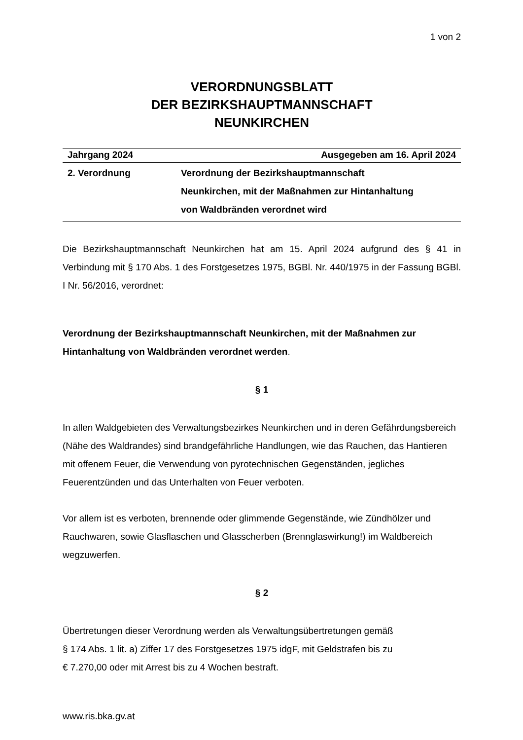1 von 2
VERORDNUNGSBLATT
DER BEZIRKSHAUPTMANNSCHAFT
NEUNKIRCHEN
Jahrgang 2024 Ausgegeben am 16. April 2024
2. Verordnung Verordnung der Bezirkshauptmannschaft
Neunkirchen, mit der Maßnahmen zur Hintanhaltung
von Waldbränden verordnet wird
Die Bezirkshauptmannschaft Neunkirchen hat am 15. April 2024 aufgrund des § 41 in Verbindung mit § 170 Abs. 1 des Forstgesetzes 1975, BGBl. Nr. 440/1975 in der Fassung BGBl. I Nr. 56/2016, verordnet:
Verordnung der Bezirkshauptmannschaft Neunkirchen, mit der Maßnahmen zur Hintanhaltung von Waldbränden verordnet werden.
§ 1
In allen Waldgebieten des Verwaltungsbezirkes Neunkirchen und in deren Gefährdungsbereich (Nähe des Waldrandes) sind brandgefährliche Handlungen, wie das Rauchen, das Hantieren mit offenem Feuer, die Verwendung von pyrotechnischen Gegenständen, jegliches Feuerentzünden und das Unterhalten von Feuer verboten.
Vor allem ist es verboten, brennende oder glimmende Gegenstände, wie Zündhölzer und Rauchwaren, sowie Glasflaschen und Glasscherben (Brennglaswirkung!) im Waldbereich wegzuwerfen.
§ 2
Übertretungen dieser Verordnung werden als Verwaltungsübertretungen gemäß
§ 174 Abs. 1 lit. a) Ziffer 17 des Forstgesetzes 1975 idgF, mit Geldstrafen bis zu
€ 7.270,00 oder mit Arrest bis zu 4 Wochen bestraft.
www.ris.bka.gv.at